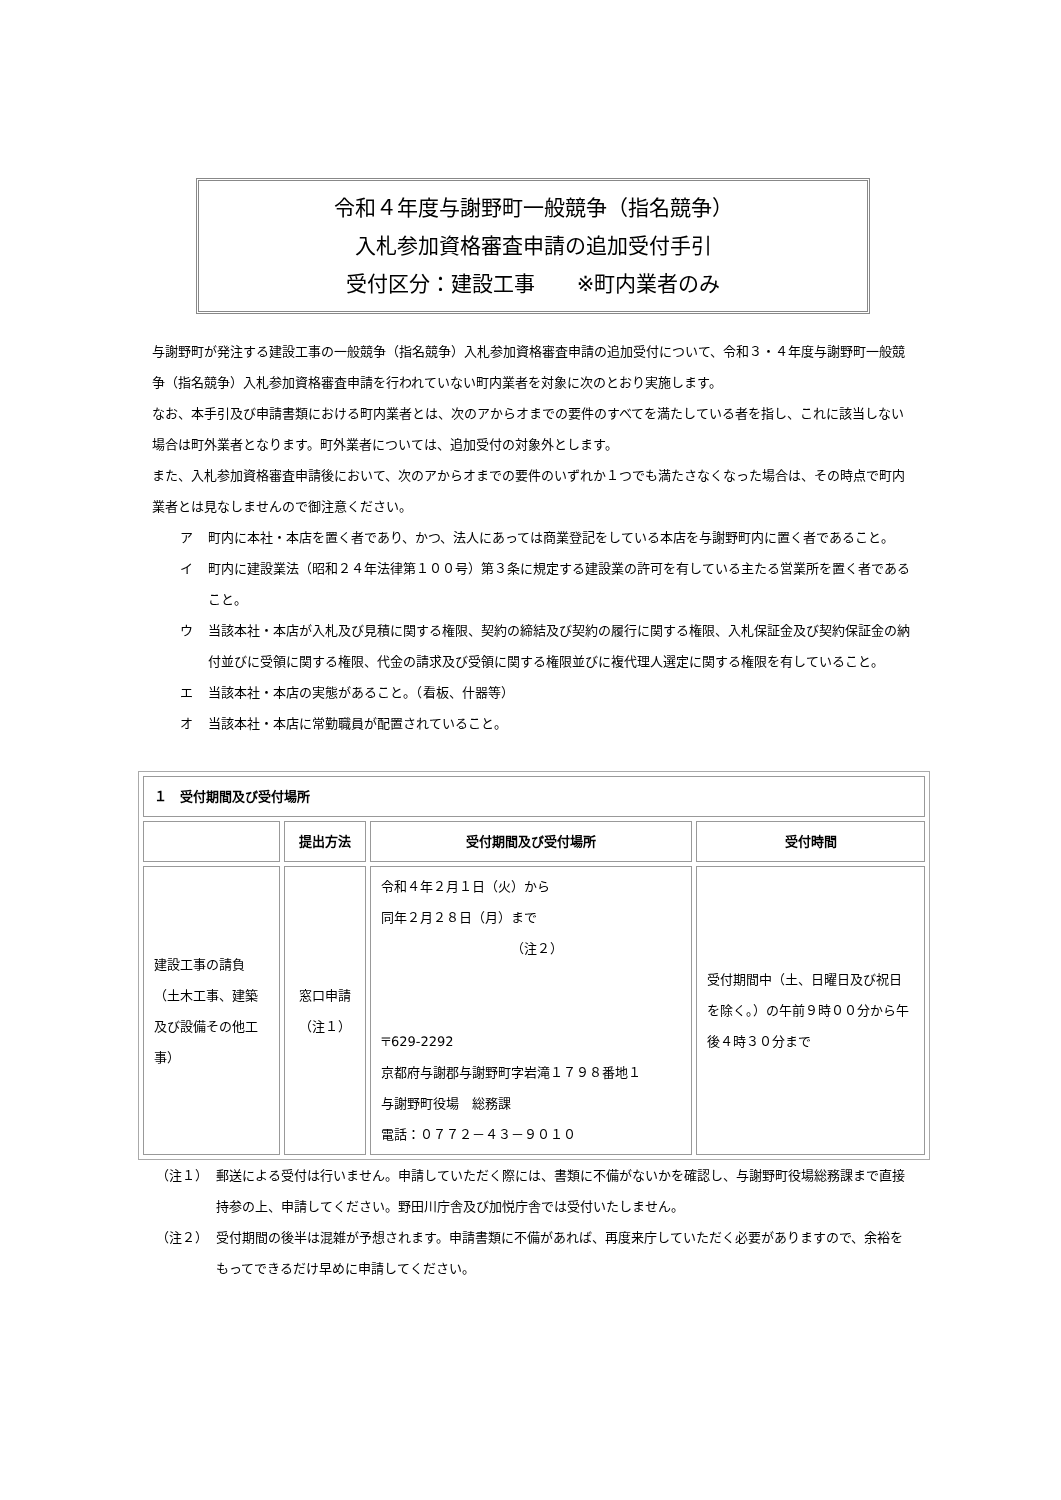令和４年度与謝野町一般競争（指名競争）
入札参加資格審査申請の追加受付手引
受付区分：建設工事　　※町内業者のみ
与謝野町が発注する建設工事の一般競争（指名競争）入札参加資格審査申請の追加受付について、令和３・４年度与謝野町一般競争（指名競争）入札参加資格審査申請を行われていない町内業者を対象に次のとおり実施します。
なお、本手引及び申請書類における町内業者とは、次のアからオまでの要件のすべてを満たしている者を指し、これに該当しない場合は町外業者となります。町外業者については、追加受付の対象外とします。
また、入札参加資格審査申請後において、次のアからオまでの要件のいずれか１つでも満たさなくなった場合は、その時点で町内業者とは見なしませんので御注意ください。
ア 町内に本社・本店を置く者であり、かつ、法人にあっては商業登記をしている本店を与謝野町内に置く者であること。
イ 町内に建設業法（昭和２４年法律第１００号）第３条に規定する建設業の許可を有している主たる営業所を置く者であること。
ウ 当該本社・本店が入札及び見積に関する権限、契約の締結及び契約の履行に関する権限、入札保証金及び契約保証金の納付並びに受領に関する権限、代金の請求及び受領に関する権限並びに複代理人選定に関する権限を有していること。
エ 当該本社・本店の実態があること。（看板、什器等）
オ 当該本社・本店に常勤職員が配置されていること。
| １ 受付期間及び受付場所 | | | |
| --- | --- | --- | --- |
| | 提出方法 | 受付期間及び受付場所 | 受付時間 |
| 建設工事の請負（土木工事、建築及び設備その他工事） | 窓口申請 （注１） | 令和４年２月１日（火）から 同年２月２８日（月）まで （注２） 〒629-2292 京都府与謝郡与謝野町字岩滝１７９８番地１ 与謝野町役場 総務課 電話：０７７２－４３－９０１０ | 受付期間中（土、日曜日及び祝日を除く。）の午前９時００分から午後４時３０分まで |
（注１） 郵送による受付は行いません。申請していただく際には、書類に不備がないかを確認し、与謝野町役場総務課まで直接持参の上、申請してください。野田川庁舎及び加悦庁舎では受付いたしません。
（注２） 受付期間の後半は混雑が予想されます。申請書類に不備があれば、再度来庁していただく必要がありますので、余裕をもってできるだけ早めに申請してください。